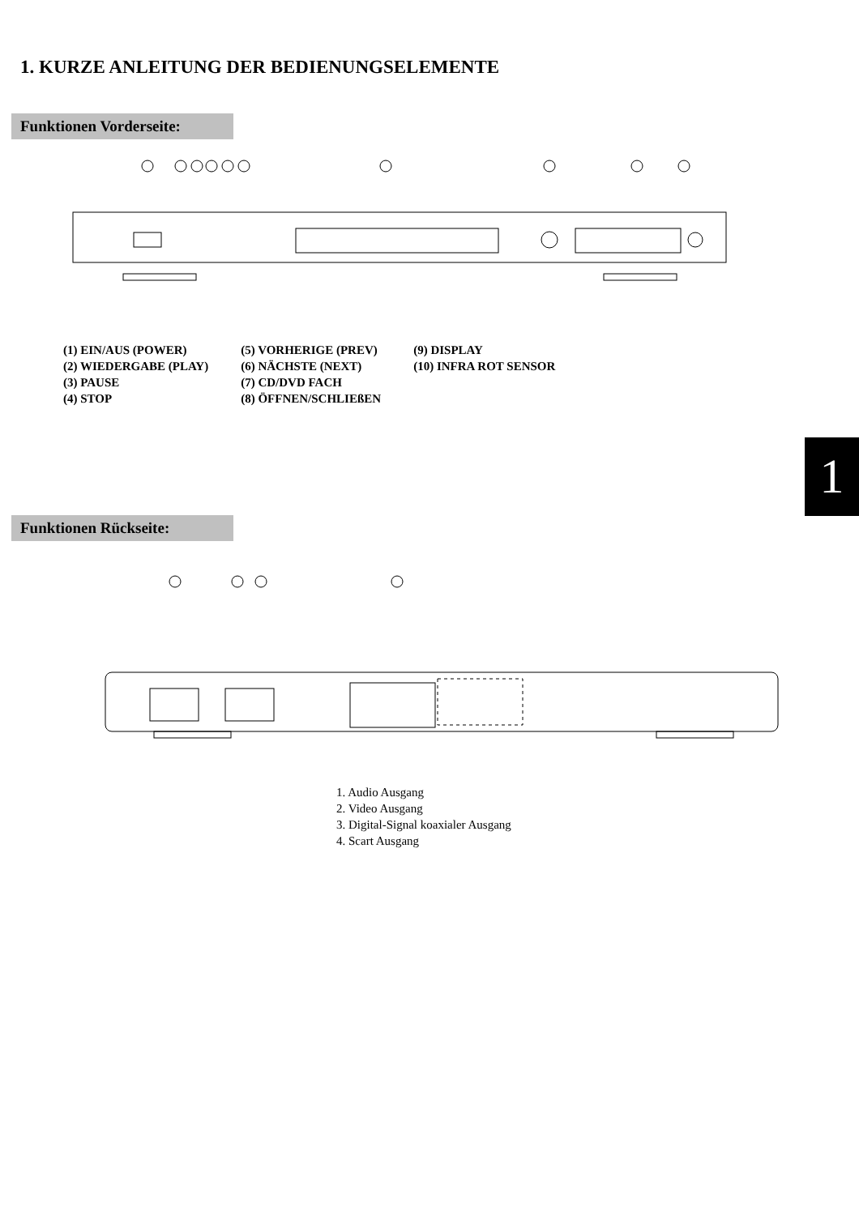1. KURZE ANLEITUNG DER BEDIENUNGSELEMENTE
Funktionen Vorderseite:
(1) EIN/AUS (POWER)
(2) WIEDERGABE (PLAY)
(3) PAUSE
(4) STOP
(5) VORHERIGE (PREV)
(6) NÄCHSTE (NEXT)
(7) CD/DVD FACH
(8) ÖFFNEN/SCHLIEßEN
(9) DISPLAY
(10) INFRA ROT SENSOR
1
Funktionen Rückseite:
1. Audio Ausgang
2. Video Ausgang
3. Digital-Signal koaxialer Ausgang
4. Scart Ausgang